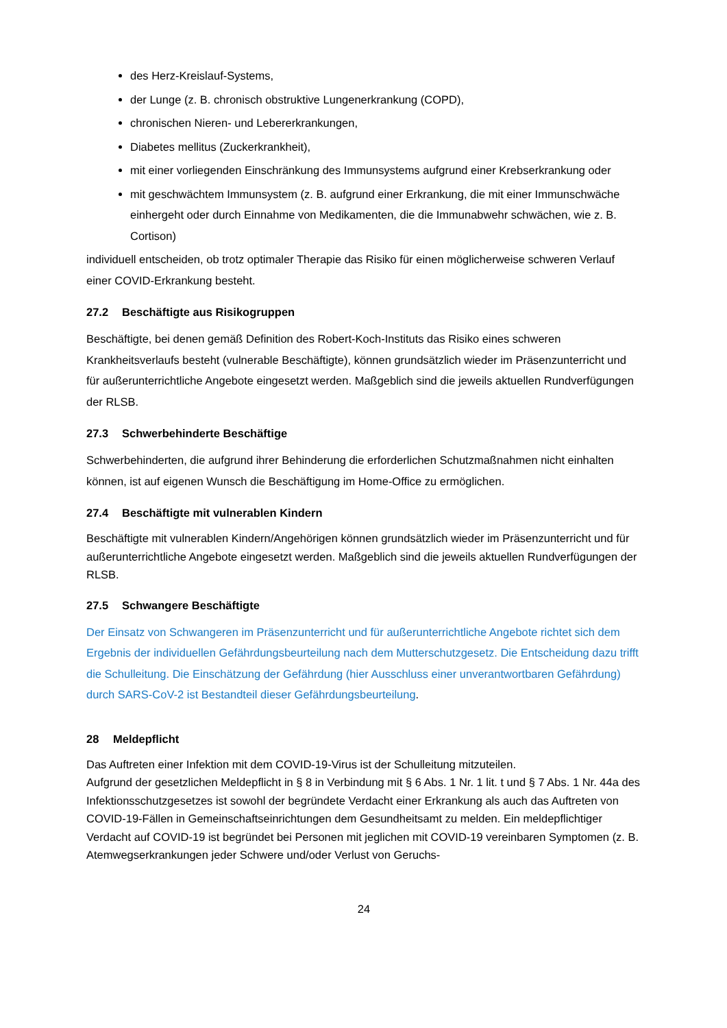des Herz-Kreislauf-Systems,
der Lunge (z. B. chronisch obstruktive Lungenerkrankung (COPD),
chronischen Nieren- und Lebererkrankungen,
Diabetes mellitus (Zuckerkrankheit),
mit einer vorliegenden Einschränkung des Immunsystems aufgrund einer Krebserkrankung oder
mit geschwächtem Immunsystem (z. B. aufgrund einer Erkrankung, die mit einer Immunschwäche einhergeht oder durch Einnahme von Medikamenten, die die Immunabwehr schwächen, wie z. B. Cortison)
individuell entscheiden, ob trotz optimaler Therapie das Risiko für einen möglicherweise schweren Verlauf einer COVID-Erkrankung besteht.
27.2 Beschäftigte aus Risikogruppen
Beschäftigte, bei denen gemäß Definition des Robert-Koch-Instituts das Risiko eines schweren Krankheitsverlaufs besteht (vulnerable Beschäftigte), können grundsätzlich wieder im Präsenzunterricht und für außerunterrichtliche Angebote eingesetzt werden. Maßgeblich sind die jeweils aktuellen Rundverfügungen der RLSB.
27.3 Schwerbehinderte Beschäftige
Schwerbehinderten, die aufgrund ihrer Behinderung die erforderlichen Schutzmaßnahmen nicht einhalten können, ist auf eigenen Wunsch die Beschäftigung im Home-Office zu ermöglichen.
27.4 Beschäftigte mit vulnerablen Kindern
Beschäftigte mit vulnerablen Kindern/Angehörigen können grundsätzlich wieder im Präsenzunterricht und für außerunterrichtliche Angebote eingesetzt werden. Maßgeblich sind die jeweils aktuellen Rundverfügungen der RLSB.
27.5 Schwangere Beschäftigte
Der Einsatz von Schwangeren im Präsenzunterricht und für außerunterrichtliche Angebote richtet sich dem Ergebnis der individuellen Gefährdungsbeurteilung nach dem Mutterschutzgesetz. Die Entscheidung dazu trifft die Schulleitung. Die Einschätzung der Gefährdung (hier Ausschluss einer unverantwortbaren Gefährdung) durch SARS-CoV-2 ist Bestandteil dieser Gefährdungsbeurteilung.
28 Meldepflicht
Das Auftreten einer Infektion mit dem COVID-19-Virus ist der Schulleitung mitzuteilen.
Aufgrund der gesetzlichen Meldepflicht in § 8 in Verbindung mit § 6 Abs. 1 Nr. 1 lit. t und § 7 Abs. 1 Nr. 44a des Infektionsschutzgesetzes ist sowohl der begründete Verdacht einer Erkrankung als auch das Auftreten von COVID-19-Fällen in Gemeinschaftseinrichtungen dem Gesundheitsamt zu melden. Ein meldepflichtiger Verdacht auf COVID-19 ist begründet bei Personen mit jeglichen mit COVID-19 vereinbaren Symptomen (z. B. Atemwegserkrankungen jeder Schwere und/oder Verlust von Geruchs-
24